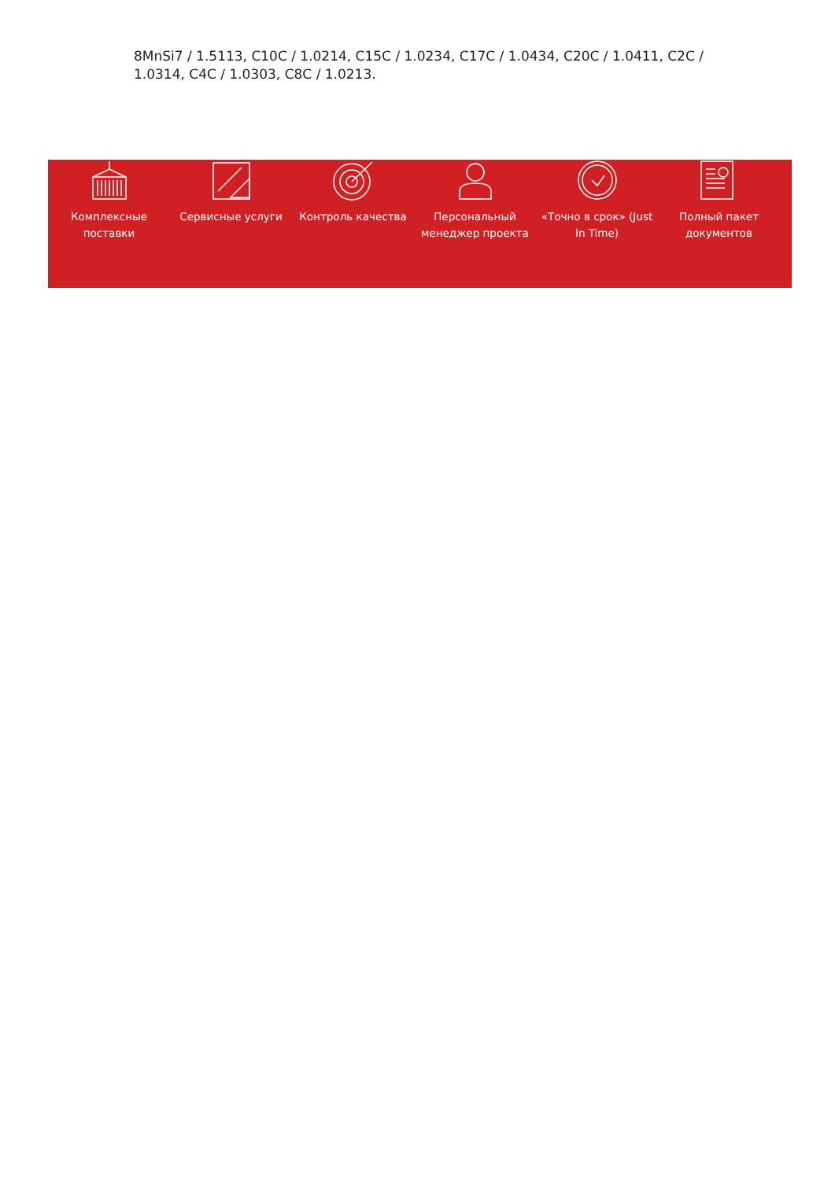8MnSi7 / 1.5113, C10C / 1.0214, C15C / 1.0234, C17C / 1.0434, C20C / 1.0411, C2C / 1.0314, C4C / 1.0303, C8C / 1.0213.
Комплексные поставки
Сервисные услуги Контроль качества Персональный менеджер проекта
«Точно в срок» (Just In Time)
Полный пакет документов